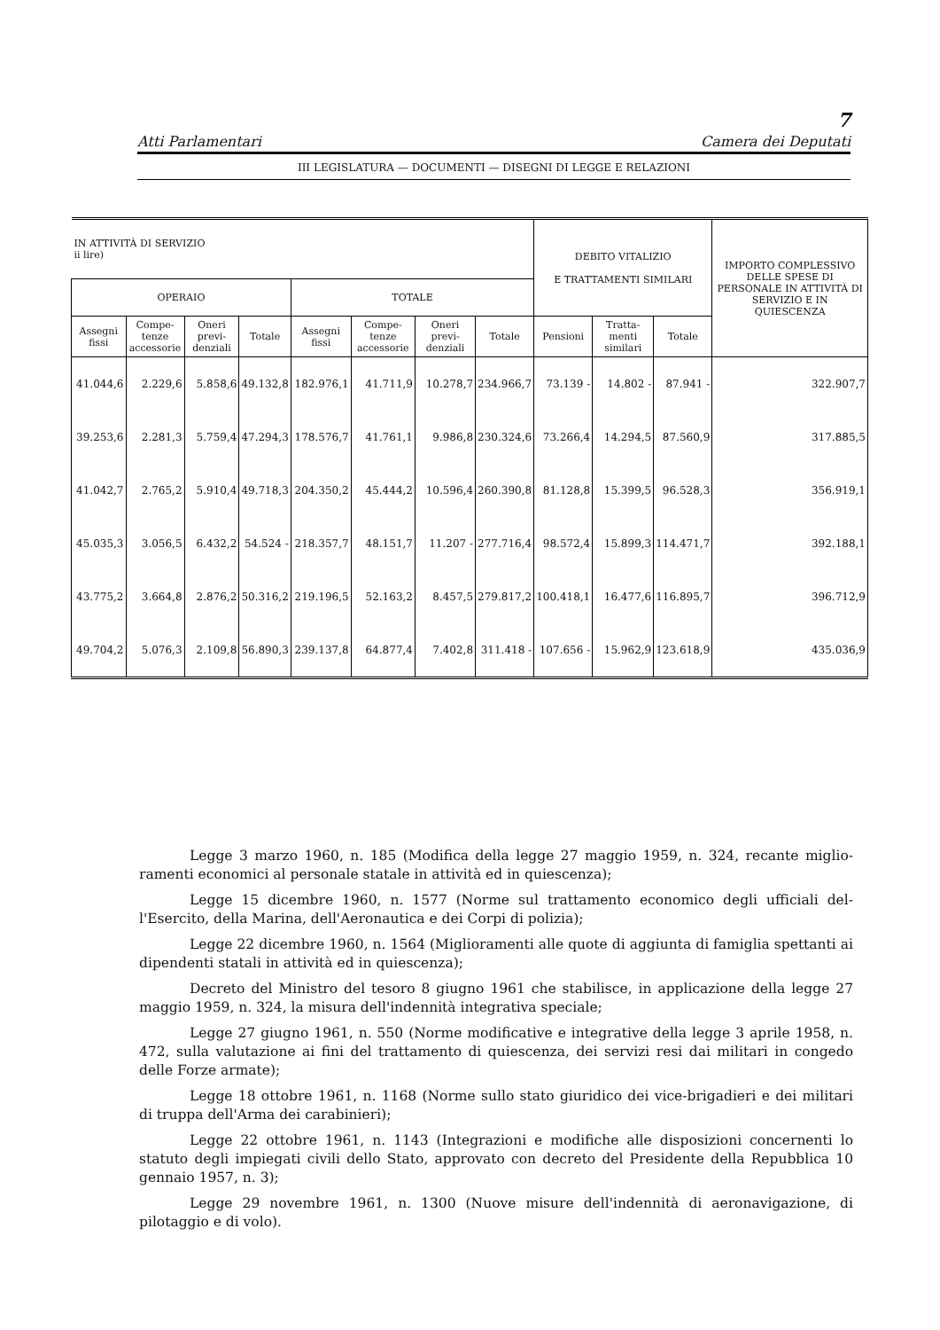7
Atti Parlamentari Camera dei Deputati
III LEGISLATURA — DOCUMENTI — DISEGNI DI LEGGE E RELAZIONI
| IN ATTIVITÀ DI SERVIZIO ii lire) | | | | | | | | DEBITO VITALIZIO E TRATTAMENTI SIMILARI | | | IMPORTO COMPLES­SIVO DELLE SPESE DI PERSONALE IN ATTIVITÀ DI SERVIZIO E IN QUIESCENZA |
| --- | --- | --- | --- | --- | --- | --- | --- | --- | --- | --- | --- |
| OPERAIO | | | | TOTALE | | | | | | | |
| Assegni fissi | Compe­tenze acces­sorie | Oneri previ­denziali | Totale | Assegni fissi | Compe­tenze acces­sorie | Oneri previ­denziali | Totale | Pensioni | Tratta­menti similari | Totale | |
| 41.044,6 | 2.229,6 | 5.858,6 | 49.132,8 | 182.976,1 | 41.711,9 | 10.278,7 | 234.966,7 | 73.139 - | 14.802 - | 87.941 - | 322.907,7 |
| 39.253,6 | 2.281,3 | 5.759,4 | 47.294,3 | 178.576,7 | 41.761,1 | 9.986,8 | 230.324,6 | 73.266,4 | 14.294,5 | 87.560,9 | 317.885,5 |
| 41.042,7 | 2.765,2 | 5.910,4 | 49.718,3 | 204.350,2 | 45.444,2 | 10.596,4 | 260.390,8 | 81.128,8 | 15.399,5 | 96.528,3 | 356.919,1 |
| 45.035,3 | 3.056,5 | 6.432,2 | 54.524 - | 218.357,7 | 48.151,7 | 11.207 - | 277.716,4 | 98.572,4 | 15.899,3 | 114.471,7 | 392.188,1 |
| 43.775,2 | 3.664,8 | 2.876,2 | 50.316,2 | 219.196,5 | 52.163,2 | 8.457,5 | 279.817,2 | 100.418,1 | 16.477,6 | 116.895,7 | 396.712,9 |
| 49.704,2 | 5.076,3 | 2.109,8 | 56.890,3 | 239.137,8 | 64.877,4 | 7.402,8 | 311.418 - | 107.656 - | 15.962,9 | 123.618,9 | 435.036,9 |
Legge 3 marzo 1960, n. 185 (Modifica della legge 27 maggio 1959, n. 324, recante miglio­ramenti economici al personale statale in attività ed in quiescenza);
Legge 15 dicembre 1960, n. 1577 (Norme sul trattamento economico degli ufficiali del­l'Esercito, della Marina, dell'Aeronautica e dei Corpi di polizia);
Legge 22 dicembre 1960, n. 1564 (Miglioramenti alle quote di aggiunta di famiglia spet­tanti ai dipendenti statali in attività ed in quiescenza);
Decreto del Ministro del tesoro 8 giugno 1961 che stabilisce, in applicazione della legge 27 maggio 1959, n. 324, la misura dell'indennità integrativa speciale;
Legge 27 giugno 1961, n. 550 (Norme modificative e integrative della legge 3 aprile 1958, n. 472, sulla valutazione ai fini del trattamento di quiescenza, dei servizi resi dai militari in congedo delle Forze armate);
Legge 18 ottobre 1961, n. 1168 (Norme sullo stato giuridico dei vice-brigadieri e dei militari di truppa dell'Arma dei carabinieri);
Legge 22 ottobre 1961, n. 1143 (Integrazioni e modifiche alle disposizioni concernenti lo statuto degli impiegati civili dello Stato, approvato con decreto del Presidente della Repub­blica 10 gennaio 1957, n. 3);
Legge 29 novembre 1961, n. 1300 (Nuove misure dell'indennità di aeronavigazione, di pilotaggio e di volo).